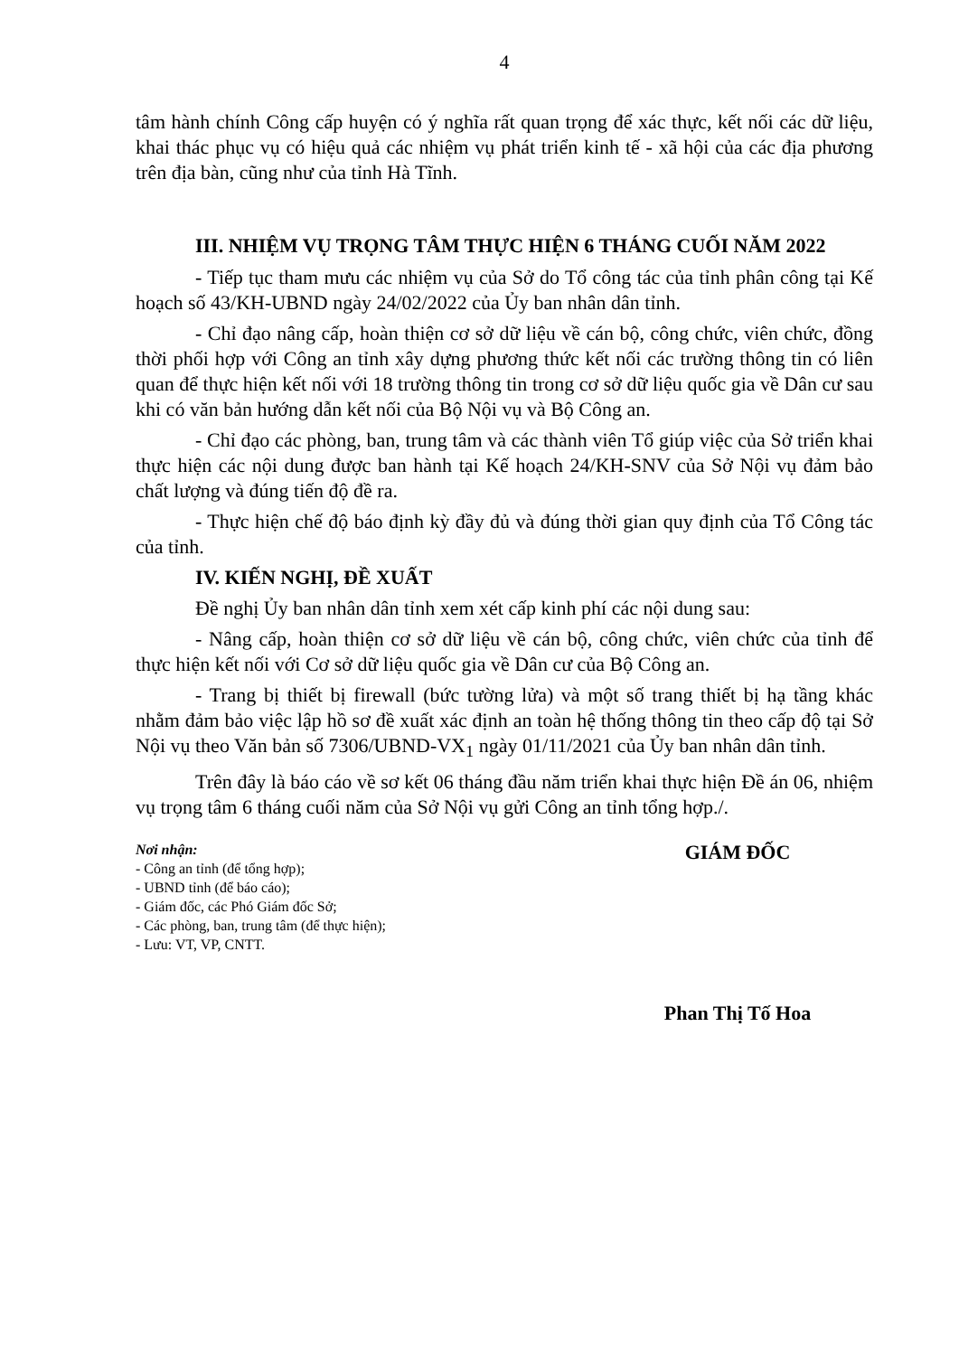4
tâm hành chính Công cấp huyện có ý nghĩa rất quan trọng để xác thực, kết nối các dữ liệu, khai thác phục vụ có hiệu quả các nhiệm vụ phát triển kinh tế - xã hội của các địa phương trên địa bàn, cũng như của tỉnh Hà Tĩnh.
III. NHIỆM VỤ TRỌNG TÂM THỰC HIỆN 6 THÁNG CUỐI NĂM 2022
- Tiếp tục tham mưu các nhiệm vụ của Sở do Tổ công tác của tỉnh phân công tại Kế hoạch số 43/KH-UBND ngày 24/02/2022 của Ủy ban nhân dân tỉnh.
- Chỉ đạo nâng cấp, hoàn thiện cơ sở dữ liệu về cán bộ, công chức, viên chức, đồng thời phối hợp với Công an tỉnh xây dựng phương thức kết nối các trường thông tin có liên quan để thực hiện kết nối với 18 trường thông tin trong cơ sở dữ liệu quốc gia về Dân cư sau khi có văn bản hướng dẫn kết nối của Bộ Nội vụ và Bộ Công an.
- Chỉ đạo các phòng, ban, trung tâm và các thành viên Tổ giúp việc của Sở triển khai thực hiện các nội dung được ban hành tại Kế hoạch 24/KH-SNV của Sở Nội vụ đảm bảo chất lượng và đúng tiến độ đề ra.
- Thực hiện chế độ báo định kỳ đầy đủ và đúng thời gian quy định của Tổ Công tác của tỉnh.
IV. KIẾN NGHỊ, ĐỀ XUẤT
Đề nghị Ủy ban nhân dân tỉnh xem xét cấp kinh phí các nội dung sau:
- Nâng cấp, hoàn thiện cơ sở dữ liệu về cán bộ, công chức, viên chức của tỉnh để thực hiện kết nối với Cơ sở dữ liệu quốc gia về Dân cư của Bộ Công an.
- Trang bị thiết bị firewall (bức tường lửa) và một số trang thiết bị hạ tầng khác nhằm đảm bảo việc lập hồ sơ đề xuất xác định an toàn hệ thống thông tin theo cấp độ tại Sở Nội vụ theo Văn bản số 7306/UBND-VX<sub>1</sub> ngày 01/11/2021 của Ủy ban nhân dân tỉnh.
Trên đây là báo cáo về sơ kết 06 tháng đầu năm triển khai thực hiện Đề án 06, nhiệm vụ trọng tâm 6 tháng cuối năm của Sở Nội vụ gửi Công an tỉnh tổng hợp./.
Nơi nhận:
- Công an tỉnh (để tổng hợp);
- UBND tỉnh (để báo cáo);
- Giám đốc, các Phó Giám đốc Sở;
- Các phòng, ban, trung tâm (để thực hiện);
- Lưu: VT, VP, CNTT.
GIÁM ĐỐC
Phan Thị Tố Hoa